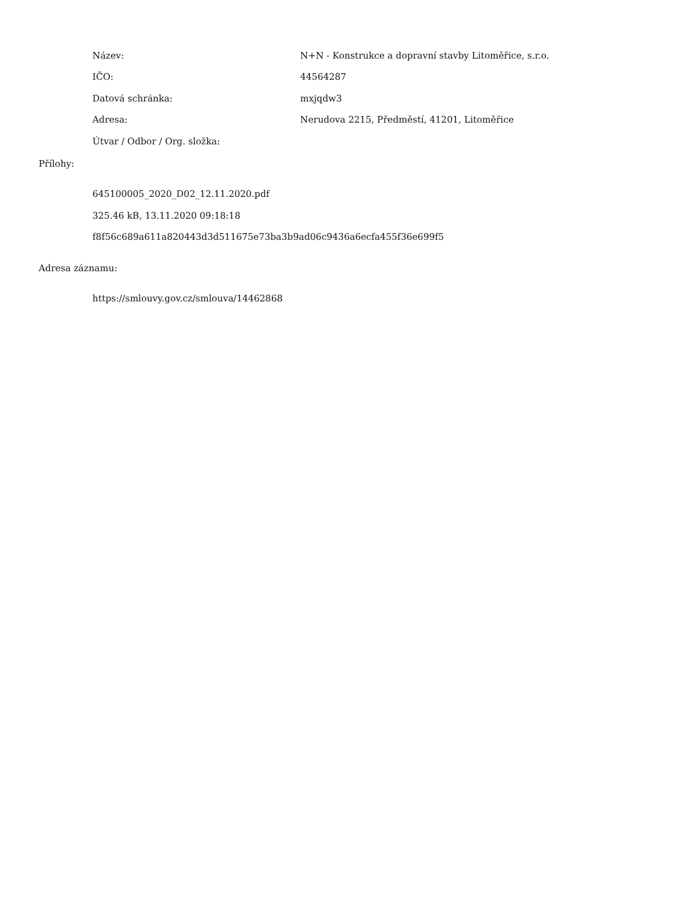Název: N+N - Konstrukce a dopravní stavby Litoměřice, s.r.o.
IČO: 44564287
Datová schránka: mxjqdw3
Adresa: Nerudova 2215, Předměstí, 41201, Litoměřice
Útvar / Odbor / Org. složka:
Přílohy:
645100005_2020_D02_12.11.2020.pdf
325.46 kB, 13.11.2020 09:18:18
f8f56c689a611a820443d3d511675e73ba3b9ad06c9436a6ecfa455f36e699f5
Adresa záznamu:
https://smlouvy.gov.cz/smlouva/14462868